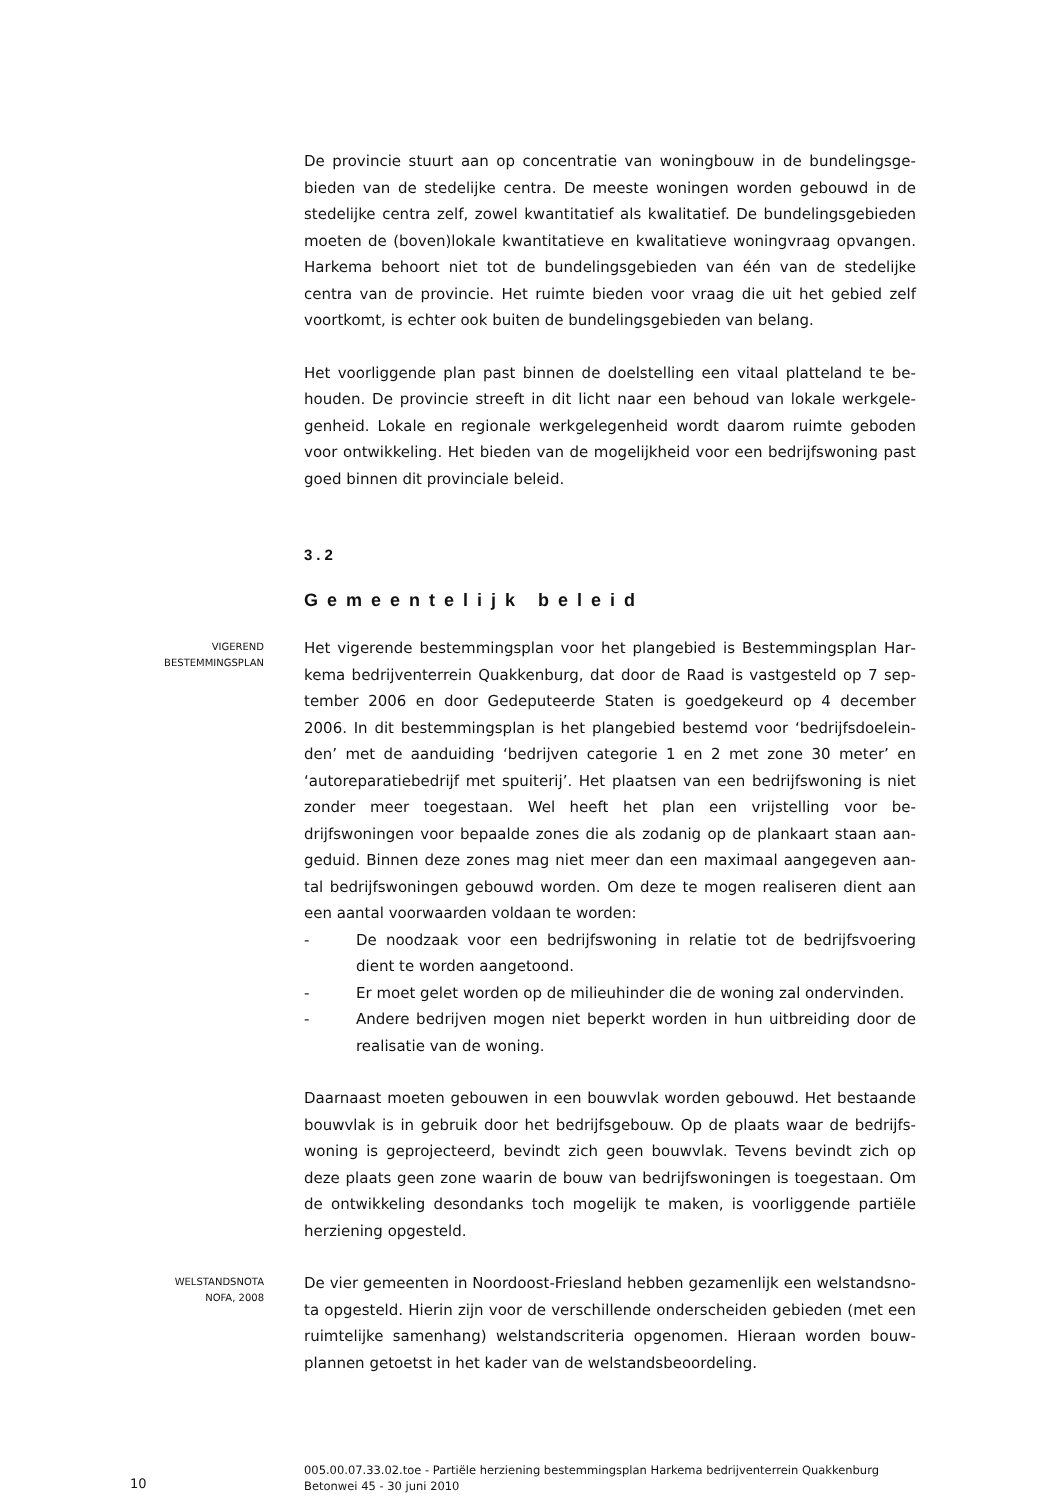De provincie stuurt aan op concentratie van woningbouw in de bundelingsge­bieden van de stedelijke centra. De meeste woningen worden gebouwd in de stedelijke centra zelf, zowel kwantitatief als kwalitatief. De bundelingsgebie­den moeten de (boven)lokale kwantitatieve en kwalitatieve woningvraag op­vangen. Harkema behoort niet tot de bundelingsgebieden van één van de ste­delijke centra van de provincie. Het ruimte bieden voor vraag die uit het ge­bied zelf voortkomt, is echter ook buiten de bundelingsgebieden van belang.
Het voorliggende plan past binnen de doelstelling een vitaal platteland te be­houden. De provincie streeft in dit licht naar een behoud van lokale werkgele­genheid. Lokale en regionale werkgelegenheid wordt daarom ruimte geboden voor ontwikkeling. Het bieden van de mogelijkheid voor een bedrijfswoning past goed binnen dit provinciale beleid.
3.2
Gemeentelijk beleid
VIGEREND
BESTEMMINGSPLAN
Het vigerende bestemmingsplan voor het plangebied is Bestemmingsplan Har­kema bedrijventerrein Quakkenburg, dat door de Raad is vastgesteld op 7 sep­tember 2006 en door Gedeputeerde Staten is goedgekeurd op 4 december 2006. In dit bestemmingsplan is het plangebied bestemd voor ‘bedrijfsdoelein­den’ met de aanduiding ‘bedrijven categorie 1 en 2 met zone 30 meter’ en ‘autoreparatiebedrijf met spuiterij’. Het plaatsen van een bedrijfswoning is niet zonder meer toegestaan. Wel heeft het plan een vrijstelling voor be­drijfswoningen voor bepaalde zones die als zodanig op de plankaart staan aan­geduid. Binnen deze zones mag niet meer dan een maximaal aangegeven aan­tal bedrijfswoningen gebouwd worden. Om deze te mogen realiseren dient aan een aantal voorwaarden voldaan te worden:
- De noodzaak voor een bedrijfswoning in relatie tot de bedrijfsvoering dient te worden aangetoond.
- Er moet gelet worden op de milieuhinder die de woning zal ondervinden.
- Andere bedrijven mogen niet beperkt worden in hun uitbreiding door de realisatie van de woning.
Daarnaast moeten gebouwen in een bouwvlak worden gebouwd. Het bestaande bouwvlak is in gebruik door het bedrijfsgebouw. Op de plaats waar de bedrijfs­woning is geprojecteerd, bevindt zich geen bouwvlak. Tevens bevindt zich op deze plaats geen zone waarin de bouw van bedrijfswoningen is toegestaan. Om de ontwikkeling desondanks toch mogelijk te maken, is voorliggende partiële herziening opgesteld.
WELSTANDSNOTA
NOFA, 2008
De vier gemeenten in Noordoost-Friesland hebben gezamenlijk een welstandsno­ta opgesteld. Hierin zijn voor de verschillende onderscheiden gebieden (met een ruimtelijke samenhang) welstandscriteria opgenomen. Hieraan worden bouw­plannen getoetst in het kader van de welstandsbeoordeling.
10
005.00.07.33.02.toe - Partiële herziening bestemmingsplan Harkema bedrijventerrein Quak­kenburg Betonwei 45 - 30 juni 2010